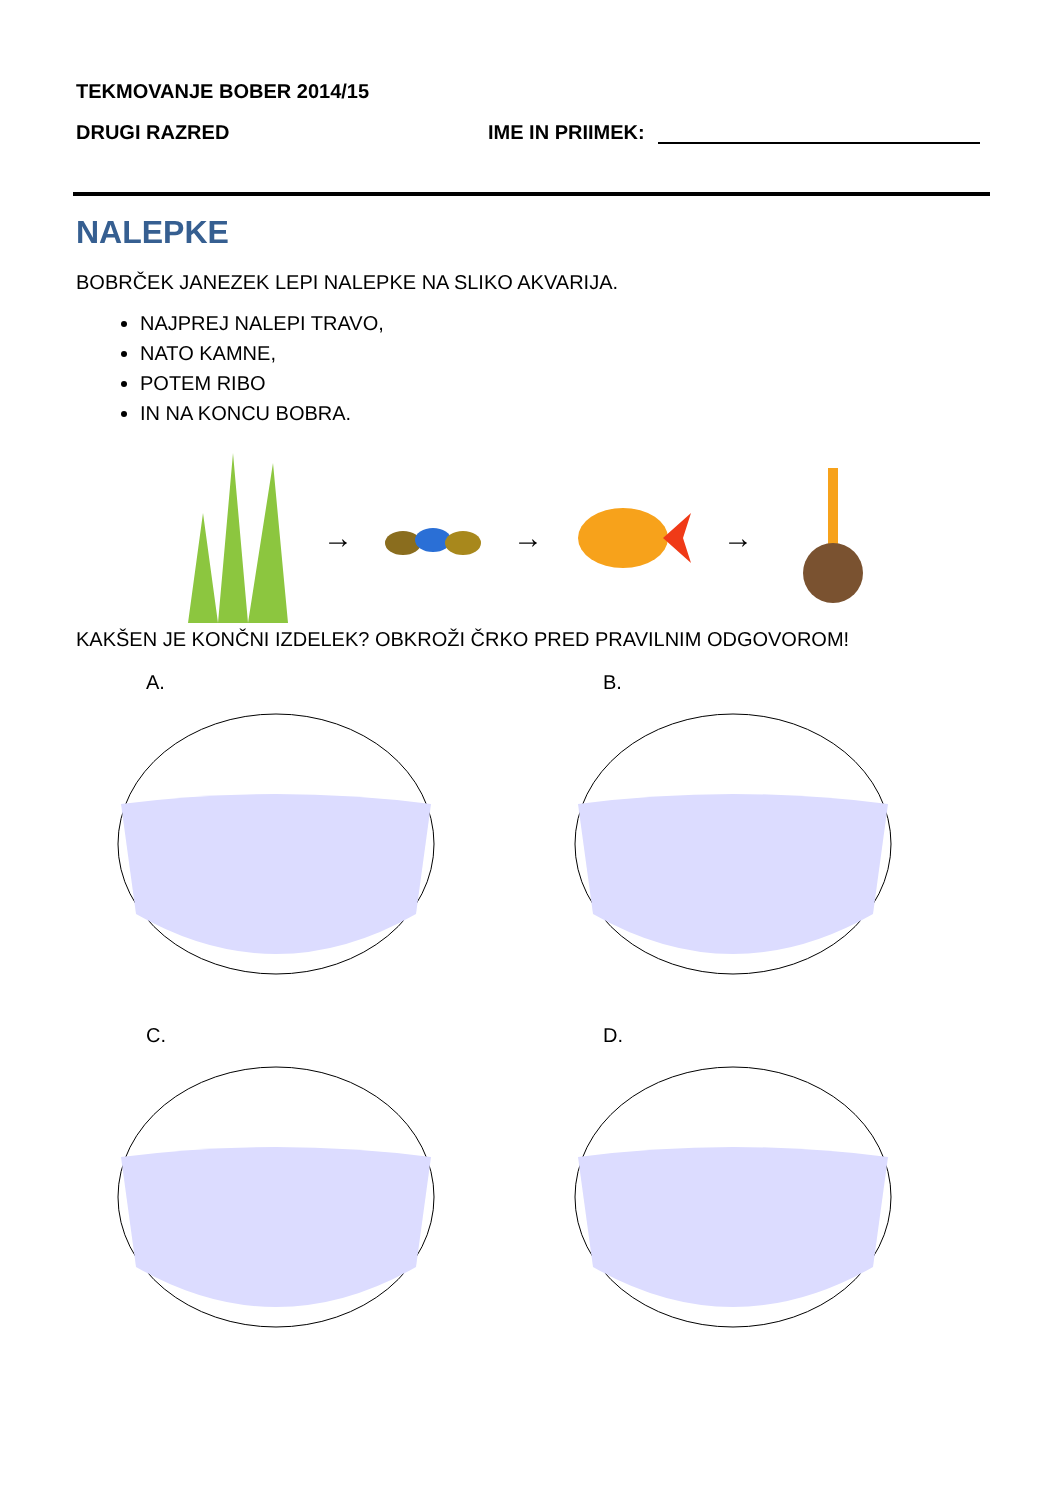TEKMOVANJE BOBER 2014/15
DRUGI RAZRED IME IN PRIIMEK:
NALEPKE
BOBRČEK JANEZEK LEPI NALEPKE NA SLIKO AKVARIJA.
NAJPREJ NALEPI TRAVO,
NATO KAMNE,
POTEM RIBO
IN NA KONCU BOBRA.
→ → →
KAKŠEN JE KONČNI IZDELEK? OBKROŽI ČRKO PRED PRAVILNIM ODGOVOROM!
A.
B.
C.
D.